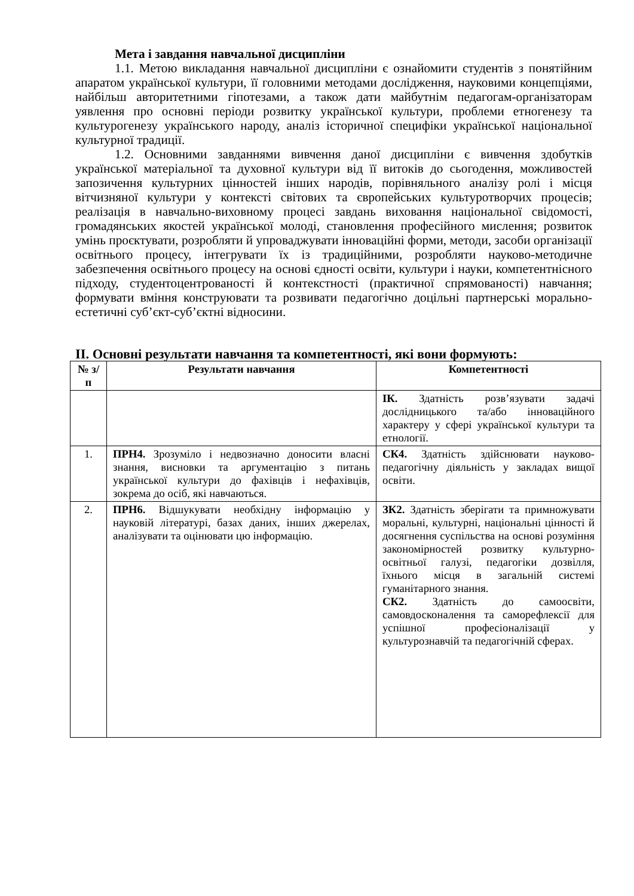Мета і завдання навчальної дисципліни
1.1. Метою викладання навчальної дисципліни є ознайомити студентів з понятійним апаратом української культури, її головними методами дослідження, науковими концепціями, найбільш авторитетними гіпотезами, а також дати майбутнім педагогам-організаторам уявлення про основні періоди розвитку української культури, проблеми етногенезу та культурогенезу українського народу, аналіз історичної специфіки української національної культурної традиції.
1.2. Основними завданнями вивчення даної дисципліни є вивчення здобутків української матеріальної та духовної культури від її витоків до сьогодення, можливостей запозичення культурних цінностей інших народів, порівняльного аналізу ролі і місця вітчизняної культури у контексті світових та європейських культуротворчих процесів; реалізація в навчально-виховному процесі завдань виховання національної свідомості, громадянських якостей української молоді, становлення професійного мислення; розвиток умінь проєктувати, розробляти й упроваджувати інноваційні форми, методи, засоби організації освітнього процесу, інтегрувати їх із традиційними, розробляти науково-методичне забезпечення освітнього процесу на основі єдності освіти, культури і науки, компетентнісного підходу, студентоцентрованості й контекстності (практичної спрямованості) навчання; формувати вміння конструювати та розвивати педагогічно доцільні партнерські морально-естетичні суб’єкт-суб’єктні відносини.
ІІ. Основні результати навчання та компетентності, які вони формують:
| № з/п | Результати навчання | Компетентності |
| --- | --- | --- |
| | | ІК. Здатність розв’язувати задачі дослідницького та/або інноваційного характеру у сфері української культури та етнології. |
| 1. | ПРН4. Зрозуміло і недвозначно доносити власні знання, висновки та аргументацію з питань української культури до фахівців і нефахівців, зокрема до осіб, які навчаються. | СК4. Здатність здійснювати науково-педагогічну діяльність у закладах вищої освіти. |
| 2. | ПРН6. Відшукувати необхідну інформацію у науковій літературі, базах даних, інших джерелах, аналізувати та оцінювати цю інформацію. | ЗК2. Здатність зберігати та примножувати моральні, культурні, національні цінності й досягнення суспільства на основі розуміння закономірностей розвитку культурно-освітньої галузі, педагогіки дозвілля, їхнього місця в загальній системі гуманітарного знання. СК2. Здатність до самоосвіти, самовдосконалення та саморефлексії для успішної професіоналізації у культурознавчій та педагогічній сферах. |